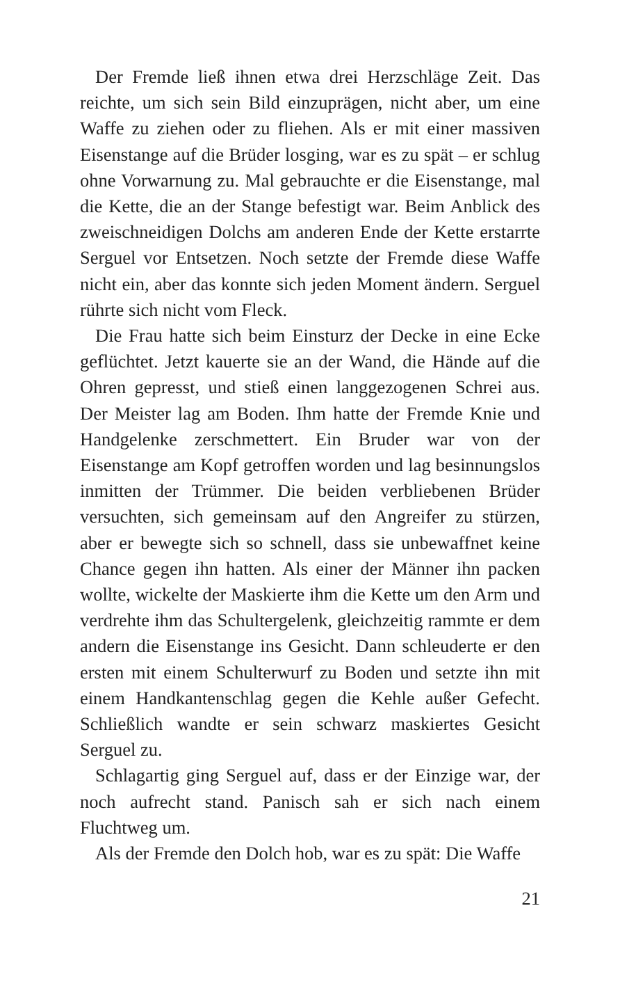Der Fremde ließ ihnen etwa drei Herzschläge Zeit. Das reichte, um sich sein Bild einzuprägen, nicht aber, um eine Waffe zu ziehen oder zu fliehen. Als er mit einer massiven Eisenstange auf die Brüder losging, war es zu spät – er schlug ohne Vorwarnung zu. Mal gebrauchte er die Eisenstange, mal die Kette, die an der Stange befestigt war. Beim Anblick des zweischneidigen Dolchs am anderen Ende der Kette erstarrte Serguel vor Entsetzen. Noch setzte der Fremde diese Waffe nicht ein, aber das konnte sich jeden Moment ändern. Serguel rührte sich nicht vom Fleck.
Die Frau hatte sich beim Einsturz der Decke in eine Ecke geflüchtet. Jetzt kauerte sie an der Wand, die Hände auf die Ohren gepresst, und stieß einen langgezogenen Schrei aus. Der Meister lag am Boden. Ihm hatte der Fremde Knie und Handgelenke zerschmettert. Ein Bruder war von der Eisenstange am Kopf getroffen worden und lag besinnungslos inmitten der Trümmer. Die beiden verbliebenen Brüder versuchten, sich gemeinsam auf den Angreifer zu stürzen, aber er bewegte sich so schnell, dass sie unbewaffnet keine Chance gegen ihn hatten. Als einer der Männer ihn packen wollte, wickelte der Maskierte ihm die Kette um den Arm und verdrehte ihm das Schultergelenk, gleichzeitig rammte er dem andern die Eisenstange ins Gesicht. Dann schleuderte er den ersten mit einem Schulterwurf zu Boden und setzte ihn mit einem Handkantenschlag gegen die Kehle außer Gefecht. Schließlich wandte er sein schwarz maskiertes Gesicht Serguel zu.
Schlagartig ging Serguel auf, dass er der Einzige war, der noch aufrecht stand. Panisch sah er sich nach einem Fluchtweg um.
Als der Fremde den Dolch hob, war es zu spät: Die Waffe
21